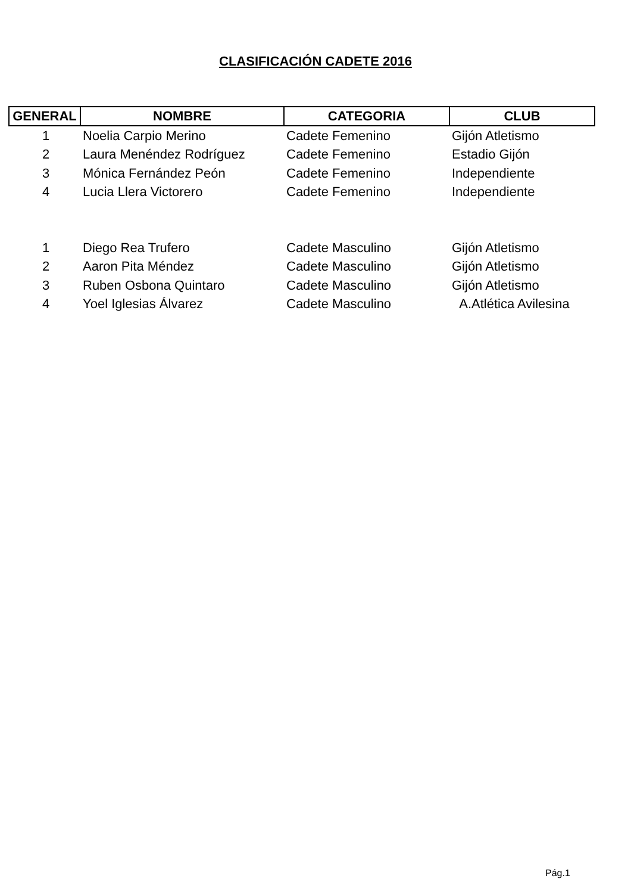CLASIFICACIÓN CADETE 2016
| GENERAL | NOMBRE | CATEGORIA | CLUB |
| --- | --- | --- | --- |
| 1 | Noelia Carpio Merino | Cadete Femenino | Gijón Atletismo |
| 2 | Laura Menéndez Rodríguez | Cadete Femenino | Estadio Gijón |
| 3 | Mónica Fernández Peón | Cadete Femenino | Independiente |
| 4 | Lucia Llera Victorero | Cadete Femenino | Independiente |
| 1 | Diego Rea Trufero | Cadete Masculino | Gijón Atletismo |
| 2 | Aaron Pita Méndez | Cadete Masculino | Gijón Atletismo |
| 3 | Ruben Osbona Quintaro | Cadete Masculino | Gijón Atletismo |
| 4 | Yoel Iglesias Álvarez | Cadete Masculino | A.Atlética Avilesina |
Pág.1